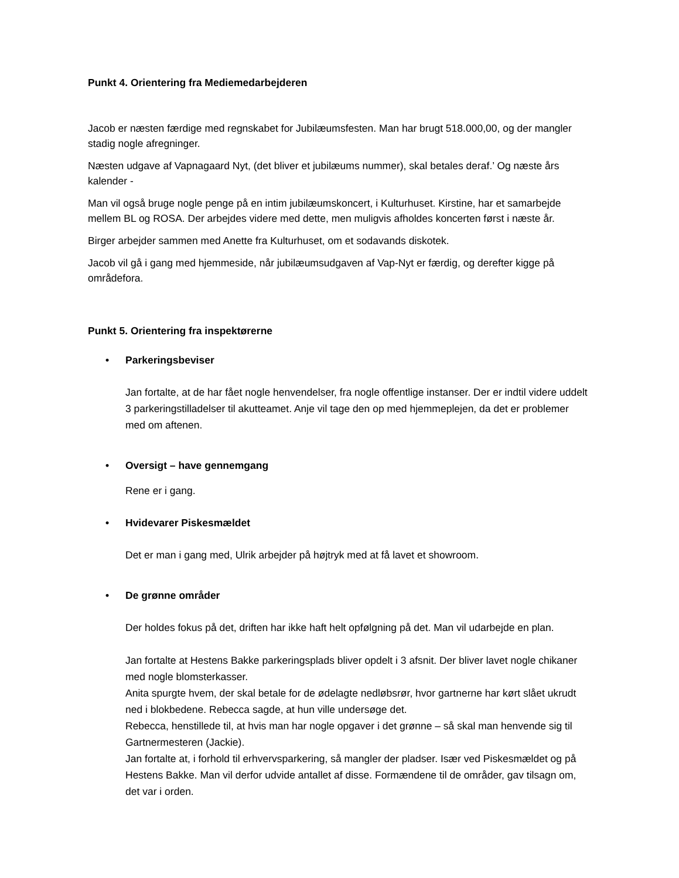Punkt 4. Orientering fra Mediemedarbejderen
Jacob er næsten færdige med regnskabet for Jubilæumsfesten. Man har brugt 518.000,00, og der mangler stadig nogle afregninger.
Næsten udgave af Vapnagaard Nyt, (det bliver et jubilæums nummer), skal betales deraf.’ Og næste års kalender -
Man vil også bruge nogle penge på en intim jubilæumskoncert, i Kulturhuset. Kirstine, har et samarbejde mellem BL og ROSA. Der arbejdes videre med dette, men muligvis afholdes koncerten først i næste år.
Birger arbejder sammen med Anette fra Kulturhuset, om et sodavands diskotek.
Jacob vil gå i gang med hjemmeside, når jubilæumsudgaven af Vap-Nyt er færdig, og derefter kigge på områdefora.
Punkt 5. Orientering fra inspektørerne
• Parkeringsbeviser
Jan fortalte, at de har fået nogle henvendelser, fra nogle offentlige instanser. Der er indtil videre uddelt 3 parkeringstilladelser til akutteamet. Anje vil tage den op med hjemmeplejen, da det er problemer med om aftenen.
• Oversigt – have gennemgang
Rene er i gang.
• Hvidevarer Piskesmældet
Det er man i gang med, Ulrik arbejder på højtryk med at få lavet et showroom.
• De grønne områder
Der holdes fokus på det, driften har ikke haft helt opfølgning på det. Man vil udarbejde en plan.
Jan fortalte at Hestens Bakke parkeringsplads bliver opdelt i 3 afsnit. Der bliver lavet nogle chikaner med nogle blomsterkasser.
Anita spurgte hvem, der skal betale for de ødelagte nedløbsrør, hvor gartnerne har kørt slået ukrudt ned i blokbedene. Rebecca sagde, at hun ville undersøge det.
Rebecca, henstillede til, at hvis man har nogle opgaver i det grønne – så skal man henvende sig til Gartnermesteren (Jackie).
Jan fortalte at, i forhold til erhvervsparkering, så mangler der pladser. Især ved Piskesmældet og på Hestens Bakke. Man vil derfor udvide antallet af disse. Formændene til de områder, gav tilsagn om, det var i orden.